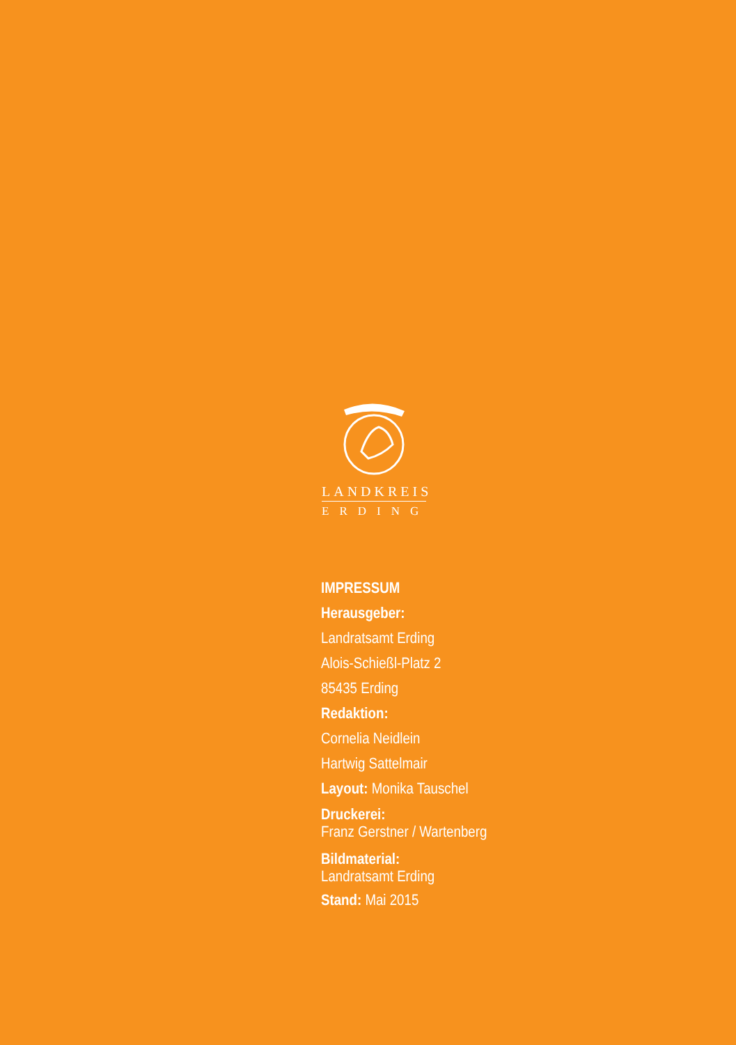LANDKREIS
ERDING
IMPRESSUM
Herausgeber:
Landratsamt Erding
Alois-Schießl-Platz 2
85435 Erding
Redaktion:
Cornelia Neidlein
Hartwig Sattelmair
Layout: Monika Tauschel
Druckerei:
Franz Gerstner / Wartenberg
Bildmaterial:
Landratsamt Erding
Stand: Mai 2015